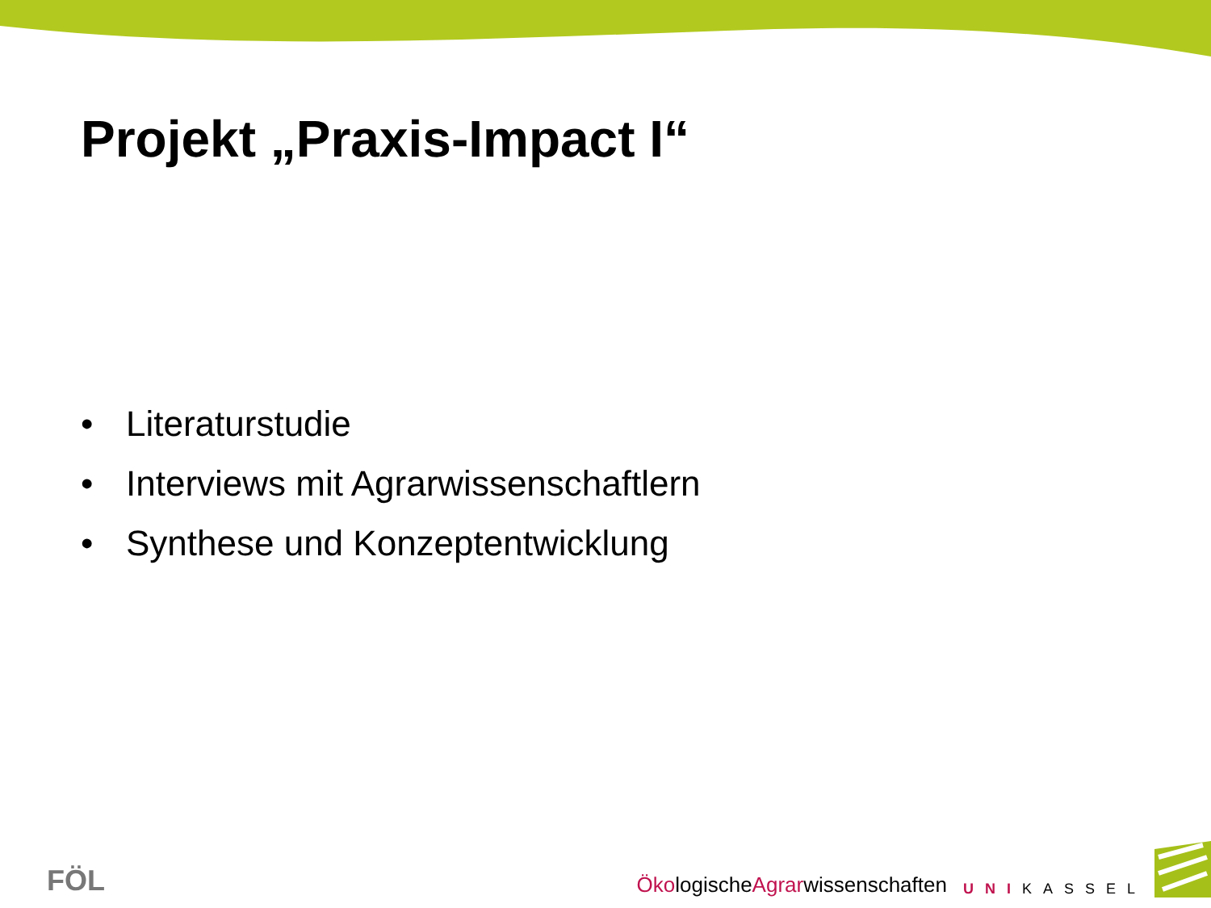Projekt „Praxis-Impact I“
• Literaturstudie
• Interviews mit Agrarwissenschaftlern
• Synthese und Konzeptentwicklung
FÖL
ÖkologischeAgrarwissenschaften
UNIKASSEL